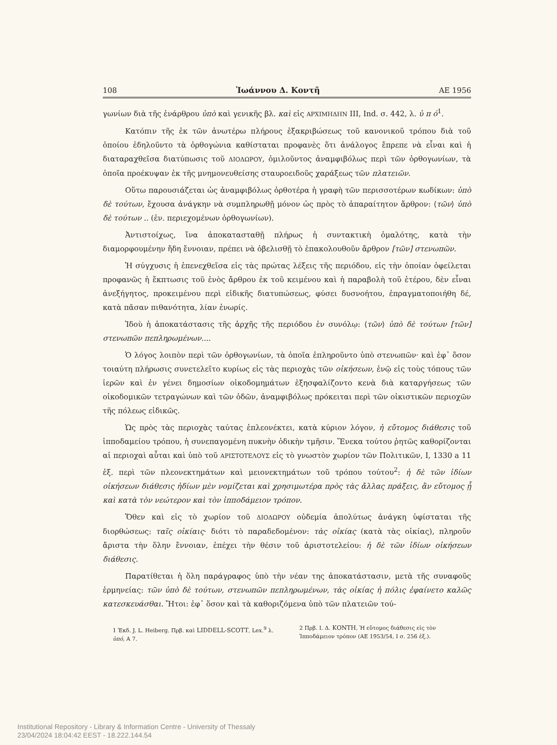108 Ἰωάννου Δ. Κοντῆ ΑΕ 1956
γωνίων διὰ τῆς ἐνάρθρου ὑπὸ καὶ γενικῆς βλ. καὶ εἰς ΑΡΧΙΜΗΔΗΝ III, Ind. σ. 442, λ. ὑ π ό<sup>1</sup>.
Κατόπιν τῆς ἐκ τῶν ἀνωτέρω πλήρους ἐξακριβώσεως τοῦ κανονικοῦ τρόπου διὰ τοῦ ὁποίου ἐδηλοῦντο τὰ ὀρθογώνια καθίσταται προφανὲς ὅτι ἀνάλογος ἔπρεπε νὰ εἶναι καὶ ἡ διαταραχθεῖσα διατύπωσις τοῦ ΔΙΟΔΩΡΟΥ, ὁμιλοῦντος ἀναμφιβόλως περὶ τῶν ὀρθογωνίων, τὰ ὁποῖα προέκυψαν ἐκ τῆς μνημονευθείσης σταυροειδοῦς χαράξεως τῶν πλατειῶν.
Οὕτω παρουσιάζεται ὡς ἀναμφιβόλως ὀρθοτέρα ἡ γραφὴ τῶν περισσοτέρων κωδίκων: ὑπὸ δὲ τούτων, ἔχουσα ἀνάγκην νὰ συμπληρωθῇ μόνον ὡς πρὸς τὸ ἀπαραίτητον ἄρθρον: ⟨τῶν⟩ ὑπὸ δὲ τούτων .. (ἐν. περιεχομένων ὀρθογωνίων).
Ἀντιστοίχως, ἵνα ἀποκατασταθῇ πλήρως ἡ συντακτικὴ ὁμαλότης, κατὰ τὴν διαμορφουμένην ἤδη ἔννοιαν, πρέπει νὰ ὀβελισθῇ τὸ ἐπακολουθοῦν ἄρθρον [τῶν] στενωπῶν.
Ἡ σύγχυσις ἡ ἐπενεχθεῖσα εἰς τὰς πρώτας λέξεις τῆς περιόδου, εἰς τὴν ὁποίαν ὀφείλεται προφανῶς ἡ ἔκπτωσις τοῦ ἑνὸς ἄρθρου ἐκ τοῦ κειμένου καὶ ἡ παραβολὴ τοῦ ἑτέρου, δὲν εἶναι ἀνεξήγητος, προκειμένου περὶ εἰδικῆς διατυπώσεως, φύσει δυσνοήτου, ἐπραγματοποιήθη δέ, κατὰ πᾶσαν πιθανότητα, λίαν ἐνωρίς.
Ἰδοὺ ἡ ἀποκατάστασις τῆς ἀρχῆς τῆς περιόδου ἐν συνόλῳ: ⟨τῶν⟩ ὑπὸ δὲ τούτων [τῶν] στενωπῶν πεπληρωμένων....
Ὁ λόγος λοιπὸν περὶ τῶν ὀρθογωνίων, τὰ ὁποῖα ἐπληροῦντο ὑπὸ στενωπῶν· καὶ ἐφ᾽ ὅσον τοιαύτη πλήρωσις συνετελεῖτο κυρίως εἰς τὰς περιοχὰς τῶν οἰκήσεων, ἐνῷ εἰς τοὺς τόπους τῶν ἱερῶν καὶ ἐν γένει δημοσίων οἰκοδομημάτων ἐξησφαλίζοντο κενὰ διὰ καταργήσεως τῶν οἰκοδομικῶν τετραγώνων καὶ τῶν ὁδῶν, ἀναμφιβόλως πρόκειται περὶ τῶν οἰκιστικῶν περιοχῶν τῆς πόλεως εἰδικῶς.
Ὡς πρὸς τὰς περιοχὰς ταύτας ἐπλεονέκτει, κατὰ κύριον λόγον, ἡ εὔτομος διάθεσις τοῦ ἱπποδαμείου τρόπου, ἡ συνεπαγομένη πυκνὴν ὁδικὴν τμῆσιν. Ἕνεκα τούτου ῥητῶς καθορίζονται αἱ περιοχαὶ αὗται καὶ ὑπὸ τοῦ ΑΡΙΣΤΟΤΕΛΟΥΣ εἰς τὸ γνωστὸν χωρίον τῶν Πολιτικῶν, I, 1330 a 11 ἑξ. περὶ τῶν πλεονεκτημάτων καὶ μειονεκτημάτων τοῦ τρόπου τούτου<sup>2</sup>: ἡ δὲ τῶν ἰδίων οἰκήσεων διάθεσις ἡδίων μὲν νομίζεται καὶ χρησιμωτέρα πρὸς τὰς ἄλλας πράξεις, ἂν εὔτομος ᾖ καὶ κατὰ τὸν νεώτερον καὶ τὸν ἱπποδάμειον τρόπον.
Ὅθεν καὶ εἰς τὸ χωρίον τοῦ ΔΙΟΔΩΡΟΥ οὐδεμία ἀπολύτως ἀνάγκη ὑφίσταται τῆς διορθώσεως: ταῖς οἰκίαις· διότι τὸ παραδεδομένον: τὰς οἰκίας (κατὰ τὰς οἰκίας), πληροῦν ἄριστα τὴν ὅλην ἔννοιαν, ἐπέχει τὴν θέσιν τοῦ ἀριστοτελείου: ἡ δὲ τῶν ἰδίων οἰκήσεων διάθεσις.
Παρατίθεται ἡ ὅλη παράγραφος ὑπὸ τὴν νέαν της ἀποκατάστασιν, μετὰ τῆς συναφοῦς ἑρμηνείας: τῶν ὑπὸ δὲ τούτων, στενωπῶν πεπληρωμένων, τὰς οἰκίας ἡ πόλις ἐφαίνετο καλῶς κατεσκευάσθαι. Ἤτοι: ἐφ᾽ ὅσον καὶ τὰ καθοριζόμενα ὑπὸ τῶν πλατειῶν τού-
1 Ἐκδ. J. L. Heiberg. Πρβ. καὶ LIDDELL-SCOTT, Lex.<sup>9</sup> λ. ὑπό, A 7.
2 Πρβ. Ι. Δ. ΚΟΝΤΗ, Ἡ εὔτομος διάθεσις εἰς τὸν Ἱπποδάμειον τρόπον (ΑΕ 1953/54, Ι σ. 256 ἑξ.).
Institutional Repository - Library & Information Centre - University of Thessaly
23/04/2024 18:04:42 EEST - 18.222.144.54